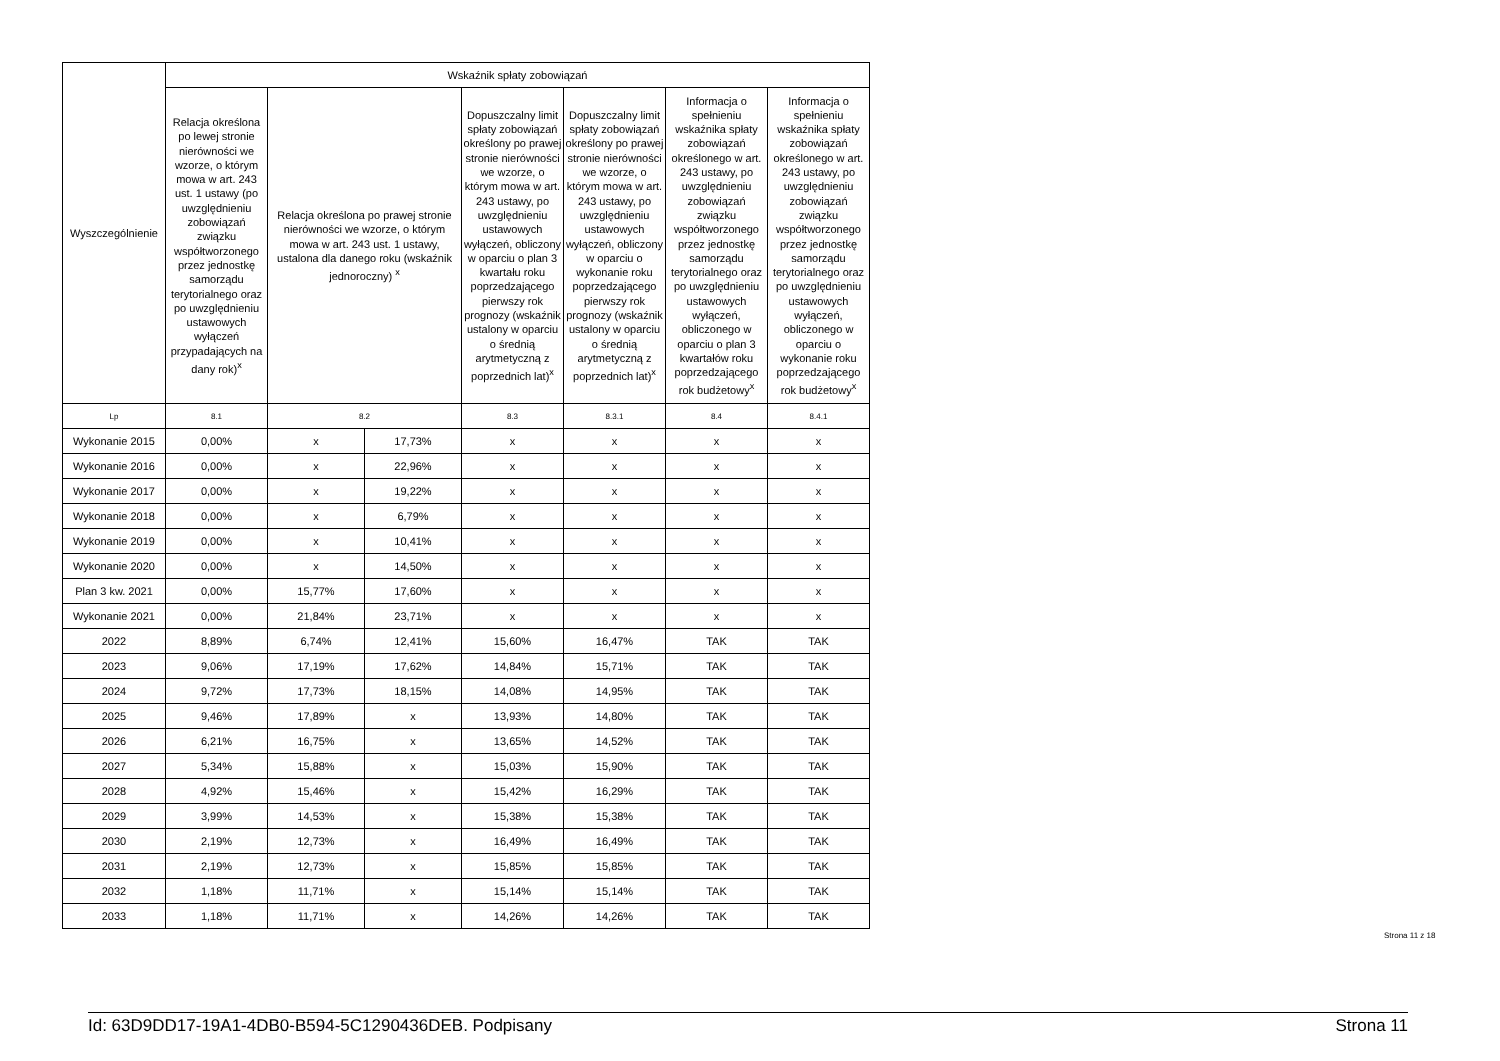| Wyszczególnienie | Wskaźnik spłaty zobowiązań | | | | | | |
| --- | --- | --- | --- | --- | --- | --- | --- |
| | Relacja określona po lewej stronie nierówności we wzorze, o którym mowa w art. 243 ust. 1 ustawy (po uwzględnieniu zobowiązań związku współtworzonego przez jednostkę samorządu terytorialnego oraz po uwzględnieniu ustawowych wyłączeń przypadających na dany rok)<sup>x</sup> | Relacja określona po prawej stronie nierówności we wzorze, o którym mowa w art. 243 ust. 1 ustawy, ustalona dla danego roku (wskaźnik jednoroczny) <sup>x</sup> | | Dopuszczalny limit spłaty zobowiązań określony po prawej stronie nierówności we wzorze, o którym mowa w art. 243 ustawy, po uwzględnieniu ustawowych wyłączeń, obliczony w oparciu o plan 3 kwartału roku poprzedzającego pierwszy rok prognozy (wskaźnik ustalony w oparciu o średnią arytmetyczną z poprzednich lat)<sup>x</sup> | Dopuszczalny limit spłaty zobowiązań określony po prawej stronie nierówności we wzorze, o którym mowa w art. 243 ustawy, po uwzględnieniu ustawowych wyłączeń, obliczony w oparciu o wykonanie roku poprzedzającego pierwszy rok prognozy (wskaźnik ustalony w oparciu o średnią arytmetyczną z poprzednich lat)<sup>x</sup> | Informacja o spełnieniu wskaźnika spłaty zobowiązań określonego w art. 243 ustawy, po uwzględnieniu zobowiązań związku współtworzonego przez jednostkę samorządu terytorialnego oraz po uwzględnieniu ustawowych wyłączeń, obliczonego w oparciu o plan 3 kwartałów roku poprzedzającego rok budżetowy<sup>x</sup> | Informacja o spełnieniu wskaźnika spłaty zobowiązań określonego w art. 243 ustawy, po uwzględnieniu zobowiązań związku współtworzonego przez jednostkę samorządu terytorialnego oraz po uwzględnieniu ustawowych wyłączeń, obliczonego w oparciu o wykonanie roku poprzedzającego rok budżetowy<sup>x</sup> |
| Lp | 8.1 | 8.2 | | 8.3 | 8.3.1 | 8.4 | 8.4.1 |
| Wykonanie 2015 | 0,00% | x | 17,73% | x | x | x | x |
| Wykonanie 2016 | 0,00% | x | 22,96% | x | x | x | x |
| Wykonanie 2017 | 0,00% | x | 19,22% | x | x | x | x |
| Wykonanie 2018 | 0,00% | x | 6,79% | x | x | x | x |
| Wykonanie 2019 | 0,00% | x | 10,41% | x | x | x | x |
| Wykonanie 2020 | 0,00% | x | 14,50% | x | x | x | x |
| Plan 3 kw. 2021 | 0,00% | 15,77% | 17,60% | x | x | x | x |
| Wykonanie 2021 | 0,00% | 21,84% | 23,71% | x | x | x | x |
| 2022 | 8,89% | 6,74% | 12,41% | 15,60% | 16,47% | TAK | TAK |
| 2023 | 9,06% | 17,19% | 17,62% | 14,84% | 15,71% | TAK | TAK |
| 2024 | 9,72% | 17,73% | 18,15% | 14,08% | 14,95% | TAK | TAK |
| 2025 | 9,46% | 17,89% | x | 13,93% | 14,80% | TAK | TAK |
| 2026 | 6,21% | 16,75% | x | 13,65% | 14,52% | TAK | TAK |
| 2027 | 5,34% | 15,88% | x | 15,03% | 15,90% | TAK | TAK |
| 2028 | 4,92% | 15,46% | x | 15,42% | 16,29% | TAK | TAK |
| 2029 | 3,99% | 14,53% | x | 15,38% | 15,38% | TAK | TAK |
| 2030 | 2,19% | 12,73% | x | 16,49% | 16,49% | TAK | TAK |
| 2031 | 2,19% | 12,73% | x | 15,85% | 15,85% | TAK | TAK |
| 2032 | 1,18% | 11,71% | x | 15,14% | 15,14% | TAK | TAK |
| 2033 | 1,18% | 11,71% | x | 14,26% | 14,26% | TAK | TAK |
Strona 11 z 18
Id: 63D9DD17-19A1-4DB0-B594-5C1290436DEB. Podpisany Strona 11